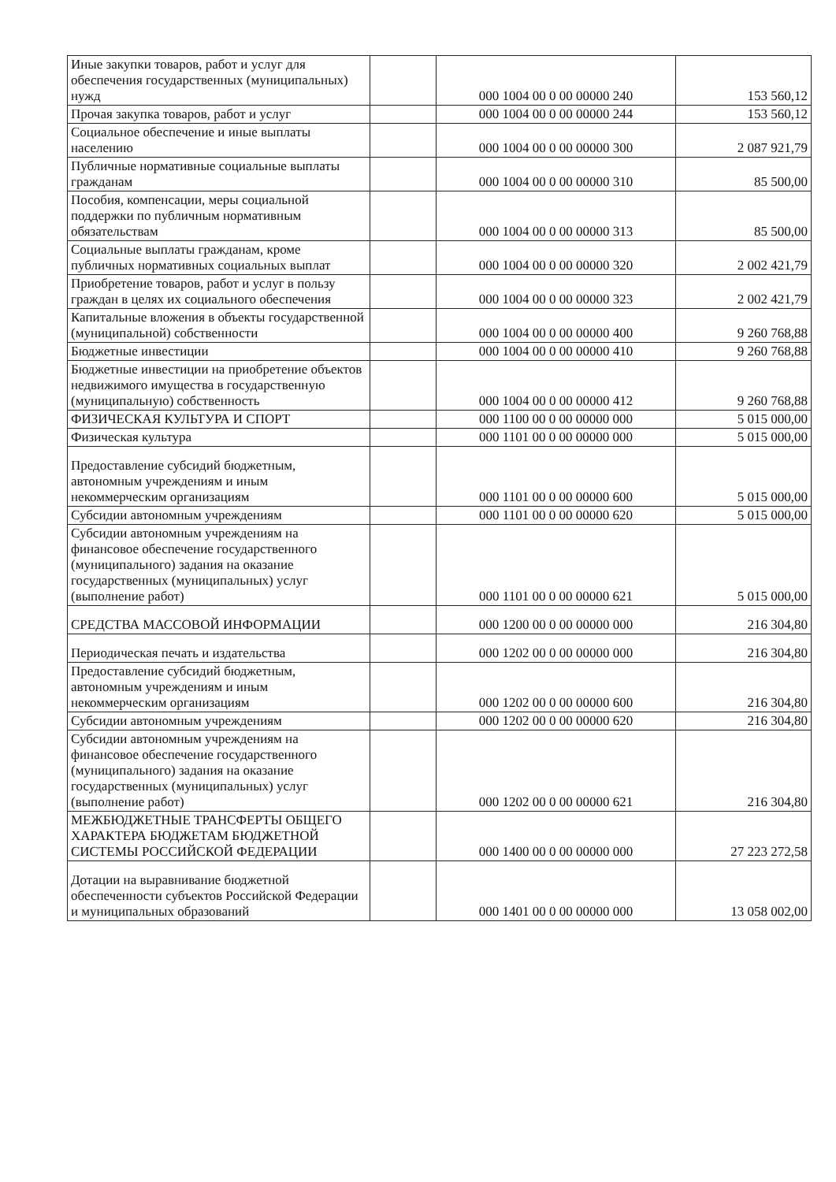| Иные закупки товаров, работ и услуг для обеспечения государственных (муниципальных) нужд | | 000 1004 00 0 00 00000 240 | 153 560,12 |
| Прочая закупка товаров, работ и услуг | | 000 1004 00 0 00 00000 244 | 153 560,12 |
| Социальное обеспечение и иные выплаты населению | | 000 1004 00 0 00 00000 300 | 2 087 921,79 |
| Публичные нормативные социальные выплаты гражданам | | 000 1004 00 0 00 00000 310 | 85 500,00 |
| Пособия, компенсации, меры социальной поддержки по публичным нормативным обязательствам | | 000 1004 00 0 00 00000 313 | 85 500,00 |
| Социальные выплаты гражданам, кроме публичных нормативных социальных выплат | | 000 1004 00 0 00 00000 320 | 2 002 421,79 |
| Приобретение товаров, работ и услуг в пользу граждан в целях их социального обеспечения | | 000 1004 00 0 00 00000 323 | 2 002 421,79 |
| Капитальные вложения в объекты государственной (муниципальной) собственности | | 000 1004 00 0 00 00000 400 | 9 260 768,88 |
| Бюджетные инвестиции | | 000 1004 00 0 00 00000 410 | 9 260 768,88 |
| Бюджетные инвестиции на приобретение объектов недвижимого имущества в государственную (муниципальную) собственность | | 000 1004 00 0 00 00000 412 | 9 260 768,88 |
| ФИЗИЧЕСКАЯ КУЛЬТУРА И СПОРТ | | 000 1100 00 0 00 00000 000 | 5 015 000,00 |
| Физическая культура | | 000 1101 00 0 00 00000 000 | 5 015 000,00 |
| Предоставление субсидий бюджетным, автономным учреждениям и иным некоммерческим организациям | | 000 1101 00 0 00 00000 600 | 5 015 000,00 |
| Субсидии автономным учреждениям | | 000 1101 00 0 00 00000 620 | 5 015 000,00 |
| Субсидии автономным учреждениям на финансовое обеспечение государственного (муниципального) задания на оказание государственных (муниципальных) услуг (выполнение работ) | | 000 1101 00 0 00 00000 621 | 5 015 000,00 |
| СРЕДСТВА МАССОВОЙ ИНФОРМАЦИИ | | 000 1200 00 0 00 00000 000 | 216 304,80 |
| Периодическая печать и издательства | | 000 1202 00 0 00 00000 000 | 216 304,80 |
| Предоставление субсидий бюджетным, автономным учреждениям и иным некоммерческим организациям | | 000 1202 00 0 00 00000 600 | 216 304,80 |
| Субсидии автономным учреждениям | | 000 1202 00 0 00 00000 620 | 216 304,80 |
| Субсидии автономным учреждениям на финансовое обеспечение государственного (муниципального) задания на оказание государственных (муниципальных) услуг (выполнение работ) | | 000 1202 00 0 00 00000 621 | 216 304,80 |
| МЕЖБЮДЖЕТНЫЕ ТРАНСФЕРТЫ ОБЩЕГО ХАРАКТЕРА БЮДЖЕТАМ БЮДЖЕТНОЙ СИСТЕМЫ РОССИЙСКОЙ ФЕДЕРАЦИИ | | 000 1400 00 0 00 00000 000 | 27 223 272,58 |
| Дотации на выравнивание бюджетной обеспеченности субъектов Российской Федерации и муниципальных образований | | 000 1401 00 0 00 00000 000 | 13 058 002,00 |